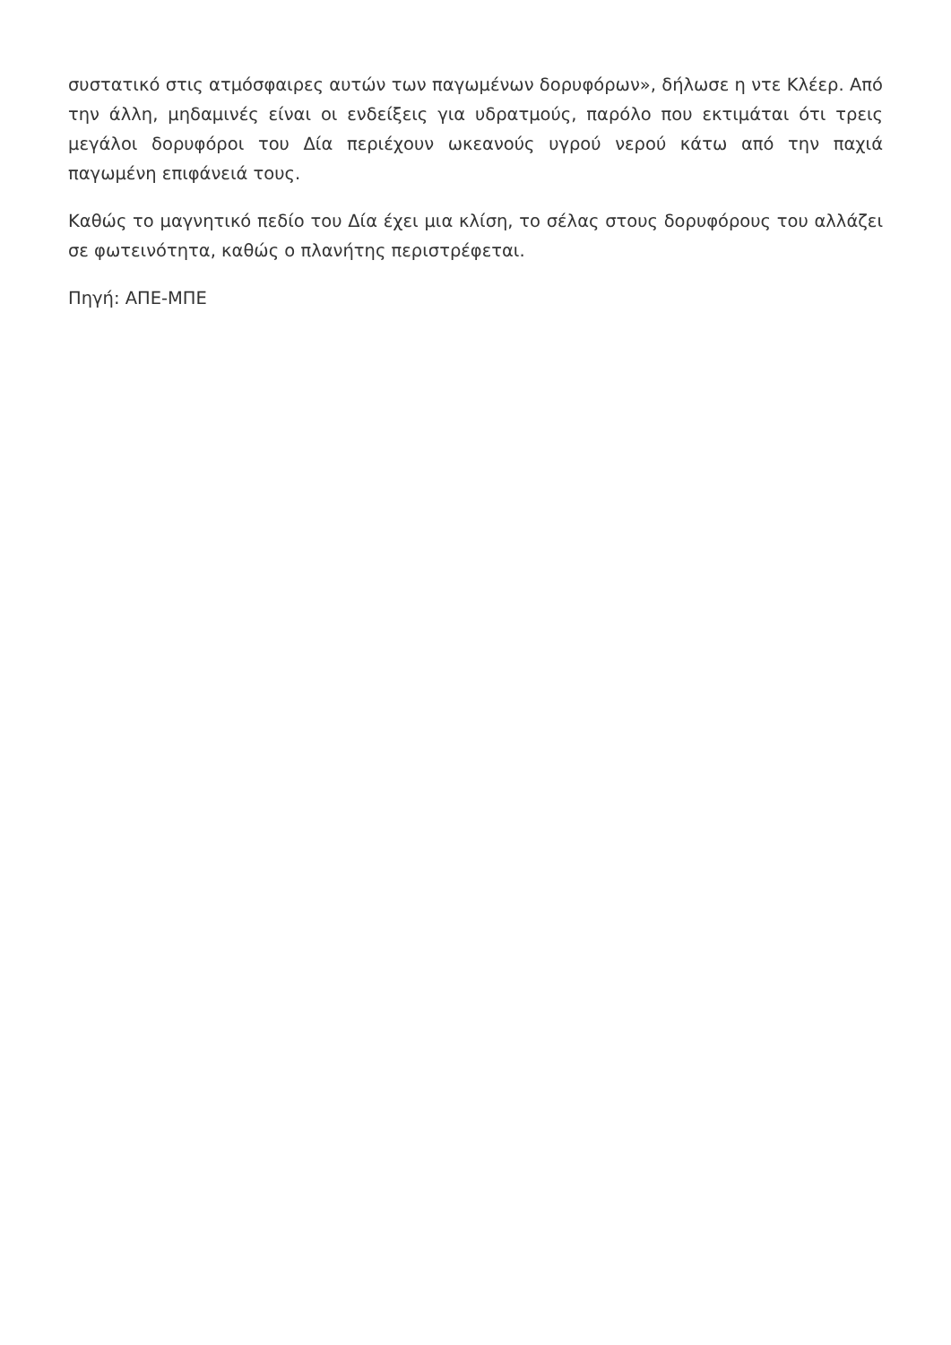συστατικό στις ατμόσφαιρες αυτών των παγωμένων δορυφόρων», δήλωσε η ντε Κλέερ. Από την άλλη, μηδαμινές είναι οι ενδείξεις για υδρατμούς, παρόλο που εκτιμάται ότι τρεις μεγάλοι δορυφόροι του Δία περιέχουν ωκεανούς υγρού νερού κάτω από την παχιά παγωμένη επιφάνειά τους.
Καθώς το μαγνητικό πεδίο του Δία έχει μια κλίση, το σέλας στους δορυφόρους του αλλάζει σε φωτεινότητα, καθώς ο πλανήτης περιστρέφεται.
Πηγή: ΑΠΕ-ΜΠΕ